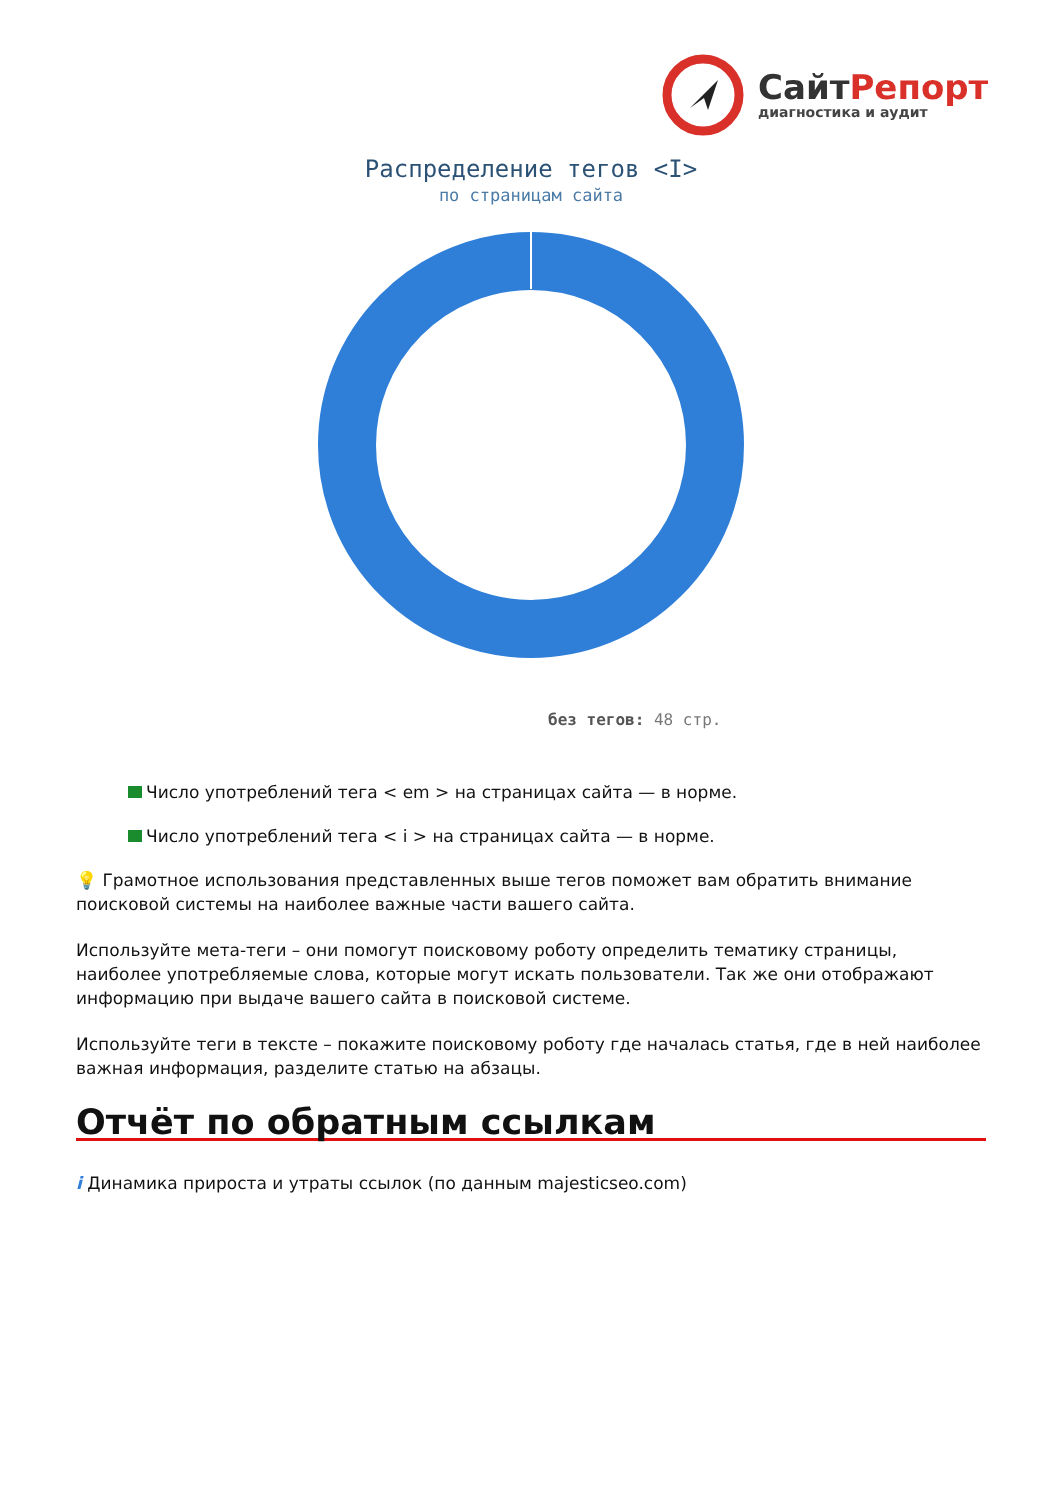СайтРепорт
диагностика и аудит
Распределение тегов <I>
по страницам сайта
без тегов: 48 стр.
Число употреблений тега < em > на страницах сайта — в норме.
Число употреблений тега < i > на страницах сайта — в норме.
💡 Грамотное использования представленных выше тегов поможет вам обратить внимание поисковой системы на наиболее важные части вашего сайта.
Используйте мета-теги – они помогут поисковому роботу определить тематику страницы, наиболее употребляемые слова, которые могут искать пользователи. Так же они отображают информацию при выдаче вашего сайта в поисковой системе.
Используйте теги в тексте – покажите поисковому роботу где началась статья, где в ней наиболее важная информация, разделите статью на абзацы.
Отчёт по обратным ссылкам
i Динамика прироста и утраты ссылок (по данным majesticseo.com)